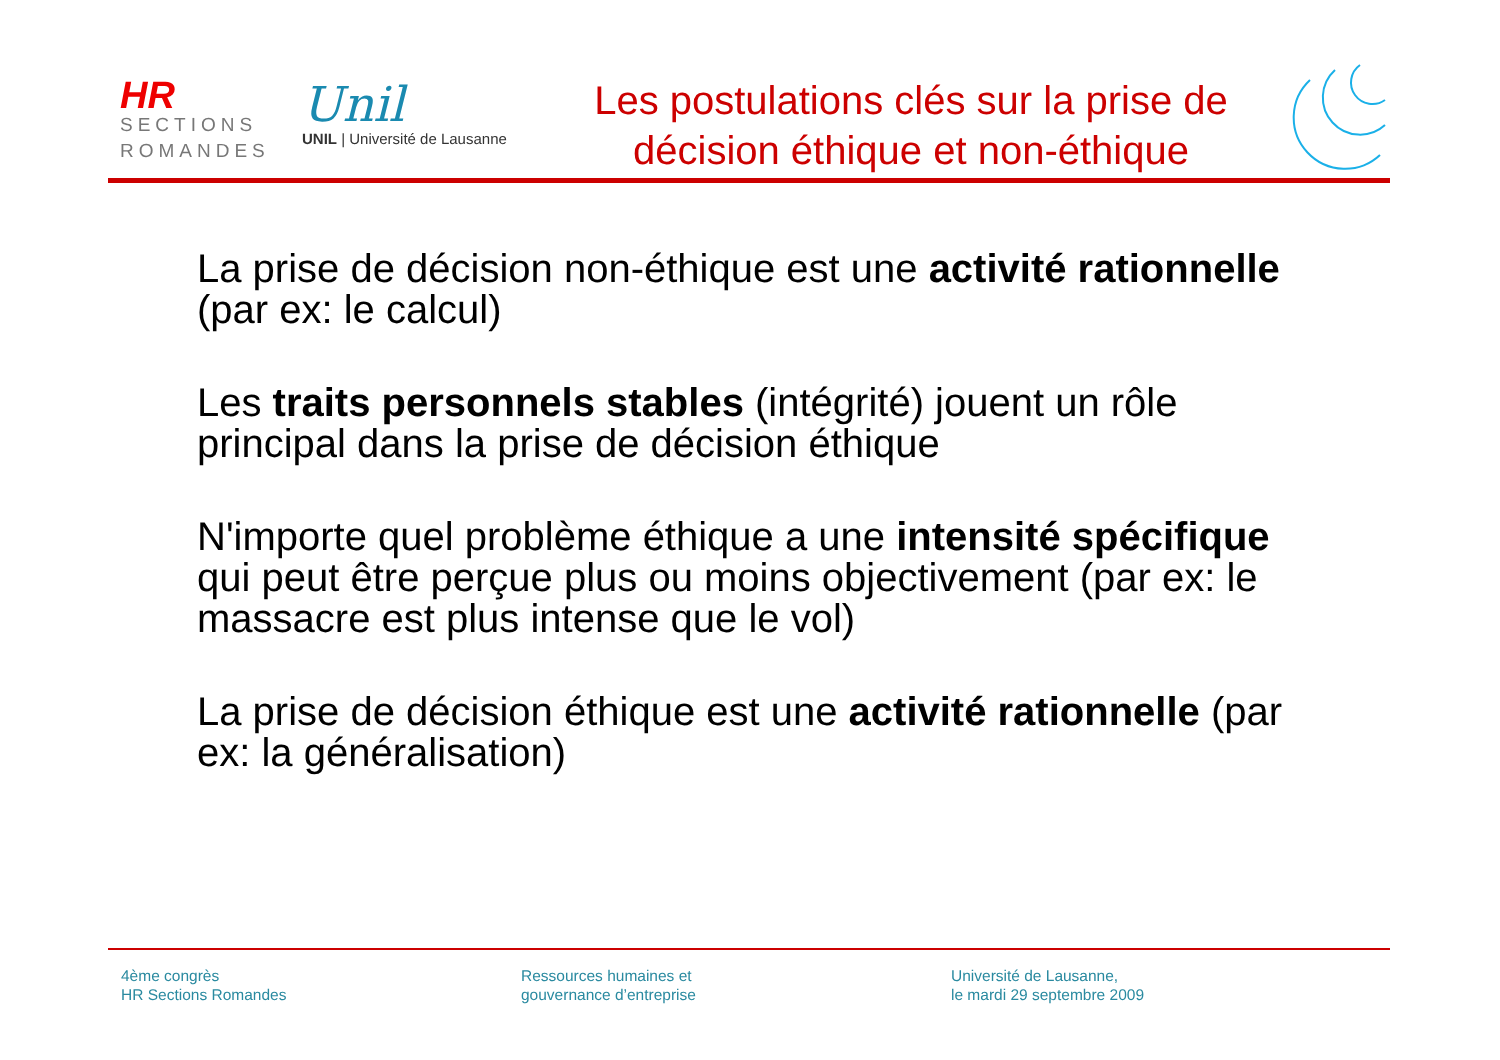HR
SECTIONS
ROMANDES
Unil
UNIL | Université de Lausanne
Les postulations clés sur la prise de décision éthique et non-éthique
La prise de décision non-éthique est une activité rationnelle (par ex: le calcul)
Les traits personnels stables (intégrité) jouent un rôle principal dans la prise de décision éthique
N'importe quel problème éthique a une intensité spécifique qui peut être perçue plus ou moins objectivement (par ex: le massacre est plus intense que le vol)
La prise de décision éthique est une activité rationnelle (par ex: la généralisation)
4ème congrès
HR Sections Romandes
Ressources humaines et
gouvernance d’entreprise
Université de Lausanne,
le mardi 29 septembre 2009